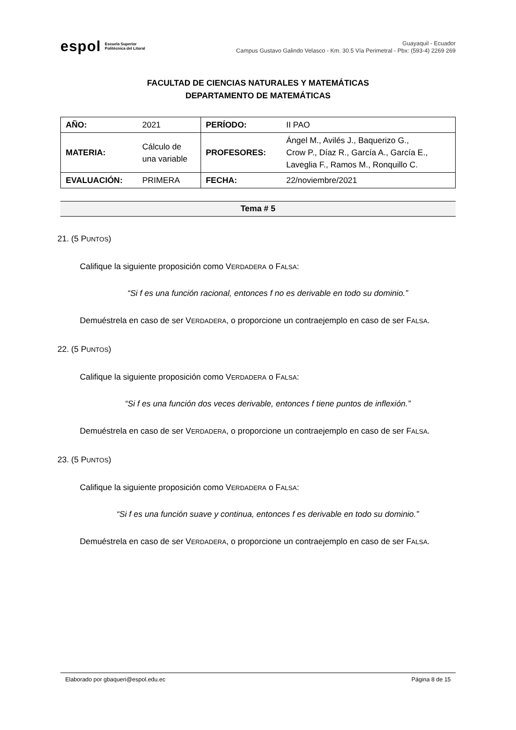espol Escuela Superior
Politécnica del Litoral
Guayaquil - Ecuador
Campus Gustavo Galindo Velasco - Km. 30.5 Vía Perimetral - Pbx: (593-4) 2269 269
FACULTAD DE CIENCIAS NATURALES Y MATEMÁTICAS
DEPARTAMENTO DE MATEMÁTICAS
| AÑO: | 2021 | PERÍODO: | II PAO |
| MATERIA: | Cálculo de una variable | PROFESORES: | Ángel M., Avilés J., Baquerizo G., Crow P., Díaz R., García A., García E., Laveglia F., Ramos M., Ronquillo C. |
| EVALUACIÓN: | PRIMERA | FECHA: | 22/noviembre/2021 |
Tema # 5
21. (5 PUNTOS)
Califique la siguiente proposición como VERDADERA o FALSA:
“Si f es una función racional, entonces f no es derivable en todo su dominio.”
Demuéstrela en caso de ser VERDADERA, o proporcione un contraejemplo en caso de ser FALSA.
22. (5 PUNTOS)
Califique la siguiente proposición como VERDADERA o FALSA:
“Si f es una función dos veces derivable, entonces f tiene puntos de inflexión.”
Demuéstrela en caso de ser VERDADERA, o proporcione un contraejemplo en caso de ser FALSA.
23. (5 PUNTOS)
Califique la siguiente proposición como VERDADERA o FALSA:
“Si f es una función suave y continua, entonces f es derivable en todo su dominio.”
Demuéstrela en caso de ser VERDADERA, o proporcione un contraejemplo en caso de ser FALSA.
Elaborado por gbaqueri@espol.edu.ec Página 8 de 15